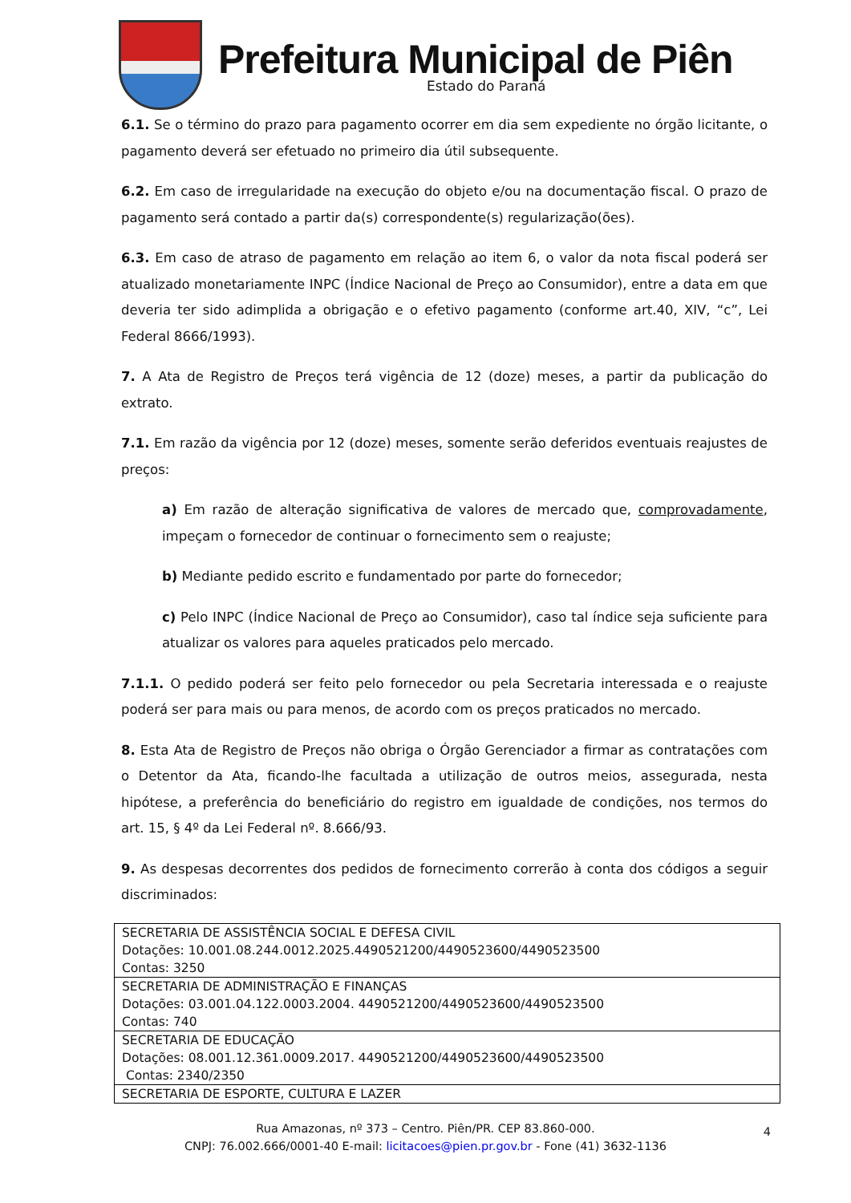Prefeitura Municipal de Piên
Estado do Paraná
6.1. Se o término do prazo para pagamento ocorrer em dia sem expediente no órgão licitante, o pagamento deverá ser efetuado no primeiro dia útil subsequente.
6.2. Em caso de irregularidade na execução do objeto e/ou na documentação fiscal. O prazo de pagamento será contado a partir da(s) correspondente(s) regularização(ões).
6.3. Em caso de atraso de pagamento em relação ao item 6, o valor da nota fiscal poderá ser atualizado monetariamente INPC (Índice Nacional de Preço ao Consumidor), entre a data em que deveria ter sido adimplida a obrigação e o efetivo pagamento (conforme art.40, XIV, “c”, Lei Federal 8666/1993).
7. A Ata de Registro de Preços terá vigência de 12 (doze) meses, a partir da publicação do extrato.
7.1. Em razão da vigência por 12 (doze) meses, somente serão deferidos eventuais reajustes de preços:
a) Em razão de alteração significativa de valores de mercado que, comprovadamente, impeçam o fornecedor de continuar o fornecimento sem o reajuste;
b) Mediante pedido escrito e fundamentado por parte do fornecedor;
c) Pelo INPC (Índice Nacional de Preço ao Consumidor), caso tal índice seja suficiente para atualizar os valores para aqueles praticados pelo mercado.
7.1.1. O pedido poderá ser feito pelo fornecedor ou pela Secretaria interessada e o reajuste poderá ser para mais ou para menos, de acordo com os preços praticados no mercado.
8. Esta Ata de Registro de Preços não obriga o Órgão Gerenciador a firmar as contratações com o Detentor da Ata, ficando-lhe facultada a utilização de outros meios, assegurada, nesta hipótese, a preferência do beneficiário do registro em igualdade de condições, nos termos do art. 15, § 4º da Lei Federal nº. 8.666/93.
9. As despesas decorrentes dos pedidos de fornecimento correrão à conta dos códigos a seguir discriminados:
| SECRETARIA DE ASSISTÊNCIA SOCIAL E DEFESA CIVIL Dotações: 10.001.08.244.0012.2025.4490521200/4490523600/4490523500 Contas: 3250 |
| SECRETARIA DE ADMINISTRAÇÃO E FINANÇAS Dotações: 03.001.04.122.0003.2004. 4490521200/4490523600/4490523500 Contas: 740 |
| SECRETARIA DE EDUCAÇÃO Dotações: 08.001.12.361.0009.2017. 4490521200/4490523600/4490523500 Contas: 2340/2350 |
| SECRETARIA DE ESPORTE, CULTURA E LAZER |
Rua Amazonas, nº 373 – Centro. Piên/PR. CEP 83.860-000.
CNPJ: 76.002.666/0001-40 E-mail: licitacoes@pien.pr.gov.br - Fone (41) 3632-1136
4